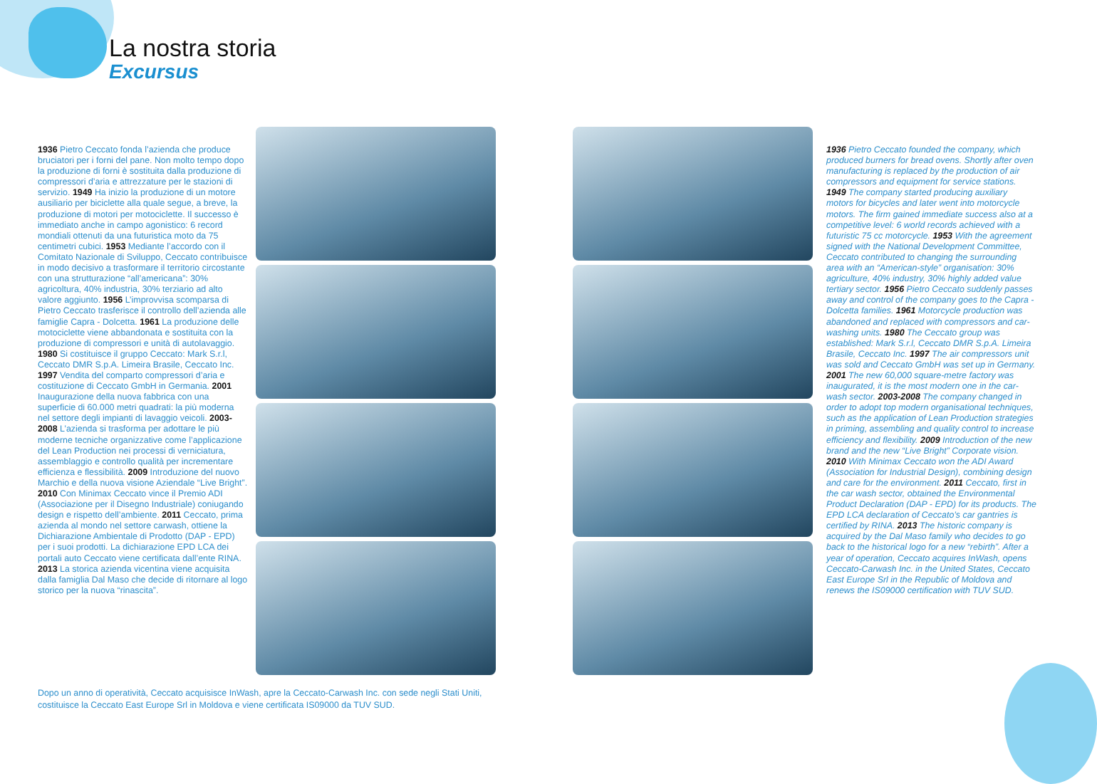La nostra storia
Excursus
1936 Pietro Ceccato fonda l’azienda che produce bruciatori per i forni del pane. Non molto tempo dopo la produzione di forni è sostituita dalla produzione di compressori d’aria e attrezzature per le stazioni di servizio. 1949 Ha inizio la produzione di un motore ausiliario per biciclette alla quale segue, a breve, la produzione di motori per motociclette. Il successo è immediato anche in campo agonistico: 6 record mondiali ottenuti da una futuristica moto da 75 centimetri cubici. 1953 Mediante l’accordo con il Comitato Nazionale di Sviluppo, Ceccato contribuisce in modo decisivo a trasformare il territorio circostante con una strutturazione “all’americana”: 30% agricoltura, 40% industria, 30% terziario ad alto valore aggiunto. 1956 L’improvvisa scomparsa di Pietro Ceccato trasferisce il controllo dell’azienda alle famiglie Capra - Dolcetta. 1961 La produzione delle motociclette viene abbandonata e sostituita con la produzione di compressori e unità di autolavaggio. 1980 Si costituisce il gruppo Ceccato: Mark S.r.l, Ceccato DMR S.p.A. Limeira Brasile, Ceccato Inc. 1997 Vendita del comparto compressori d’aria e costituzione di Ceccato GmbH in Germania. 2001 Inaugurazione della nuova fabbrica con una superficie di 60.000 metri quadrati: la più moderna nel settore degli impianti di lavaggio veicoli. 2003-2008 L’azienda si trasforma per adottare le più moderne tecniche organizzative come l’applicazione del Lean Production nei processi di verniciatura, assemblaggio e controllo qualità per incrementare efficienza e flessibilità. 2009 Introduzione del nuovo Marchio e della nuova visione Aziendale “Live Bright”. 2010 Con Minimax Ceccato vince il Premio ADI (Associazione per il Disegno Industriale) coniugando design e rispetto dell’ambiente. 2011 Ceccato, prima azienda al mondo nel settore carwash, ottiene la Dichiarazione Ambientale di Prodotto (DAP - EPD) per i suoi prodotti. La dichiarazione EPD LCA dei portali auto Ceccato viene certificata dall’ente RINA. 2013 La storica azienda vicentina viene acquisita dalla famiglia Dal Maso che decide di ritornare al logo storico per la nuova “rinascita”.
Dopo un anno di operatività, Ceccato acquisisce InWash, apre la Ceccato-Carwash Inc. con sede negli Stati Uniti, costituisce la Ceccato East Europe Srl in Moldova e viene certificata IS09000 da TUV SUD.
1936 Pietro Ceccato founded the company, which produced burners for bread ovens. Shortly after oven manufacturing is replaced by the production of air compressors and equipment for service stations. 1949 The company started producing auxiliary motors for bicycles and later went into motorcycle motors. The firm gained immediate success also at a competitive level: 6 world records achieved with a futuristic 75 cc motorcycle. 1953 With the agreement signed with the National Development Committee, Ceccato contributed to changing the surrounding area with an “American-style” organisation: 30% agriculture, 40% industry, 30% highly added value tertiary sector. 1956 Pietro Ceccato suddenly passes away and control of the company goes to the Capra - Dolcetta families. 1961 Motorcycle production was abandoned and replaced with compressors and car-washing units. 1980 The Ceccato group was established: Mark S.r.l, Ceccato DMR S.p.A. Limeira Brasile, Ceccato Inc. 1997 The air compressors unit was sold and Ceccato GmbH was set up in Germany. 2001 The new 60,000 square-metre factory was inaugurated, it is the most modern one in the car-wash sector. 2003-2008 The company changed in order to adopt top modern organisational techniques, such as the application of Lean Production strategies in priming, assembling and quality control to increase efficiency and flexibility. 2009 Introduction of the new brand and the new “Live Bright” Corporate vision. 2010 With Minimax Ceccato won the ADI Award (Association for Industrial Design), combining design and care for the environment. 2011 Ceccato, first in the car wash sector, obtained the Environmental Product Declaration (DAP - EPD) for its products. The EPD LCA declaration of Ceccato’s car gantries is certified by RINA. 2013 The historic company is acquired by the Dal Maso family who decides to go back to the historical logo for a new “rebirth”. After a year of operation, Ceccato acquires InWash, opens Ceccato-Carwash Inc. in the United States, Ceccato East Europe Srl in the Republic of Moldova and renews the IS09000 certification with TUV SUD.